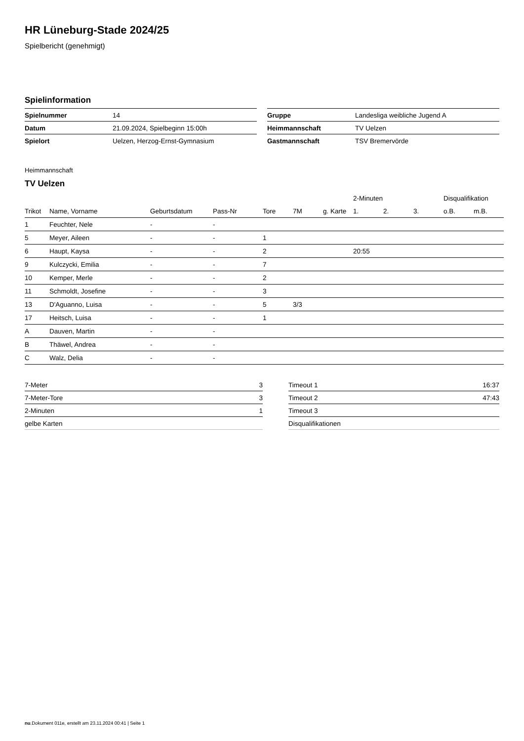HR Lüneburg-Stade 2024/25
Spielbericht (genehmigt)
Spielinformation
| Spielnummer | 14 |
| Datum | 21.09.2024, Spielbeginn 15:00h |
| Spielort | Uelzen, Herzog-Ernst-Gymnasium |
| Gruppe | Landesliga weibliche Jugend A |
| Heimmannschaft | TV Uelzen |
| Gastmannschaft | TSV Bremervörde |
Heimmannschaft
TV Uelzen
| | | | | | | | 2-Minuten | | | Disqualifikation | |
| --- | --- | --- | --- | --- | --- | --- | --- | --- | --- | --- | --- |
| Trikot | Name, Vorname | Geburtsdatum | Pass-Nr | Tore | 7M | g. Karte | 1. | 2. | 3. | o.B. | m.B. |
| 1 | Feuchter, Nele | - | - | | | | | | | | |
| 5 | Meyer, Aileen | - | - | 1 | | | | | | | |
| 6 | Haupt, Kaysa | - | - | 2 | | | 20:55 | | | | |
| 9 | Kulczycki, Emilia | - | - | 7 | | | | | | | |
| 10 | Kemper, Merle | - | - | 2 | | | | | | | |
| 11 | Schmoldt, Josefine | - | - | 3 | | | | | | | |
| 13 | D'Aguanno, Luisa | - | - | 5 | 3/3 | | | | | | |
| 17 | Heitsch, Luisa | - | - | 1 | | | | | | | |
| A | Dauven, Martin | - | - | | | | | | | | |
| B | Thäwel, Andrea | - | - | | | | | | | | |
| C | Walz, Delia | - | - | | | | | | | | |
| 7-Meter | 3 |
| 7-Meter-Tore | 3 |
| 2-Minuten | 1 |
| gelbe Karten | |
| Timeout 1 | 16:37 |
| Timeout 2 | 47:43 |
| Timeout 3 | |
| Disqualifikationen | |
nu.Dokument 011e, erstellt am 23.11.2024 00:41 | Seite 1